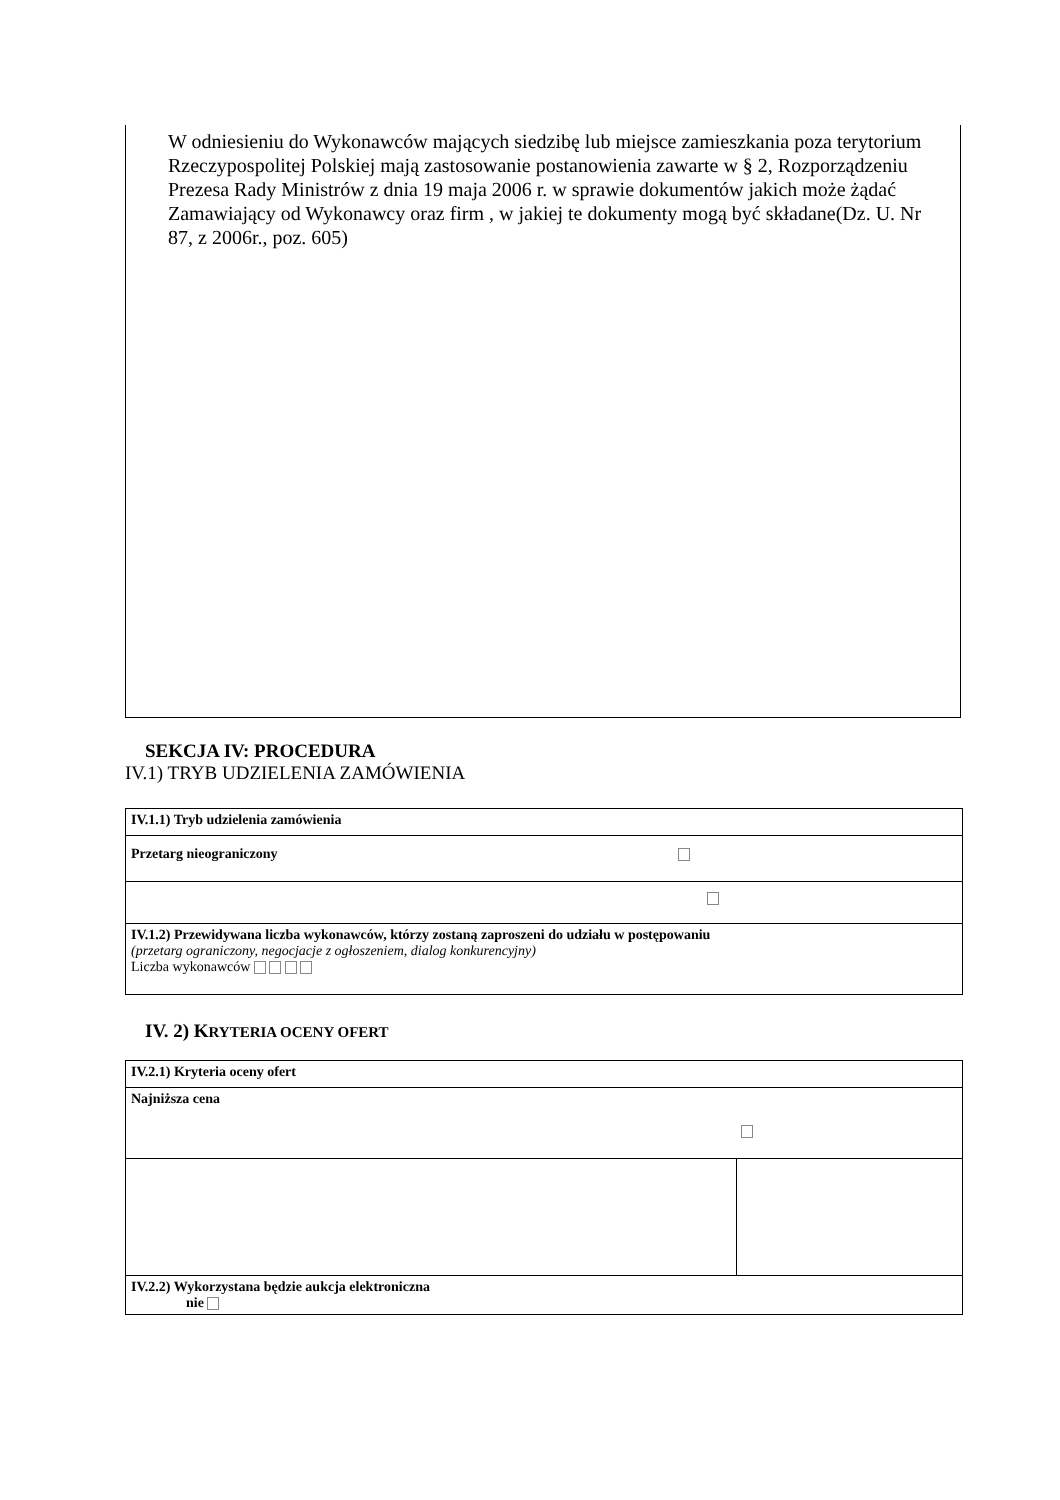W odniesieniu do Wykonawców mających siedzibę lub miejsce zamieszkania poza terytorium Rzeczypospolitej Polskiej mają zastosowanie postanowienia zawarte w § 2, Rozporządzeniu Prezesa Rady Ministrów z dnia 19 maja 2006 r. w sprawie dokumentów jakich może żądać Zamawiający od Wykonawcy oraz firm , w jakiej te dokumenty mogą być składane(Dz. U. Nr 87, z 2006r., poz. 605)
SEKCJA IV: PROCEDURA
IV.1) TRYB UDZIELENIA ZAMÓWIENIA
| IV.1.1) Tryb udzielenia zamówienia |
| Przetarg nieograniczony |
| IV.1.2) Przewidywana liczba wykonawców, którzy zostaną zaproszeni do udziału w postępowaniu (przetarg ograniczony, negocjacje z ogłoszeniem, dialog konkurencyjny) Liczba wykonawców |
IV. 2) KRYTERIA OCENY OFERT
| IV.2.1) Kryteria oceny ofert | |
| Najniższa cena | |
| IV.2.2) Wykorzystana będzie aukcja elektroniczna nie | |